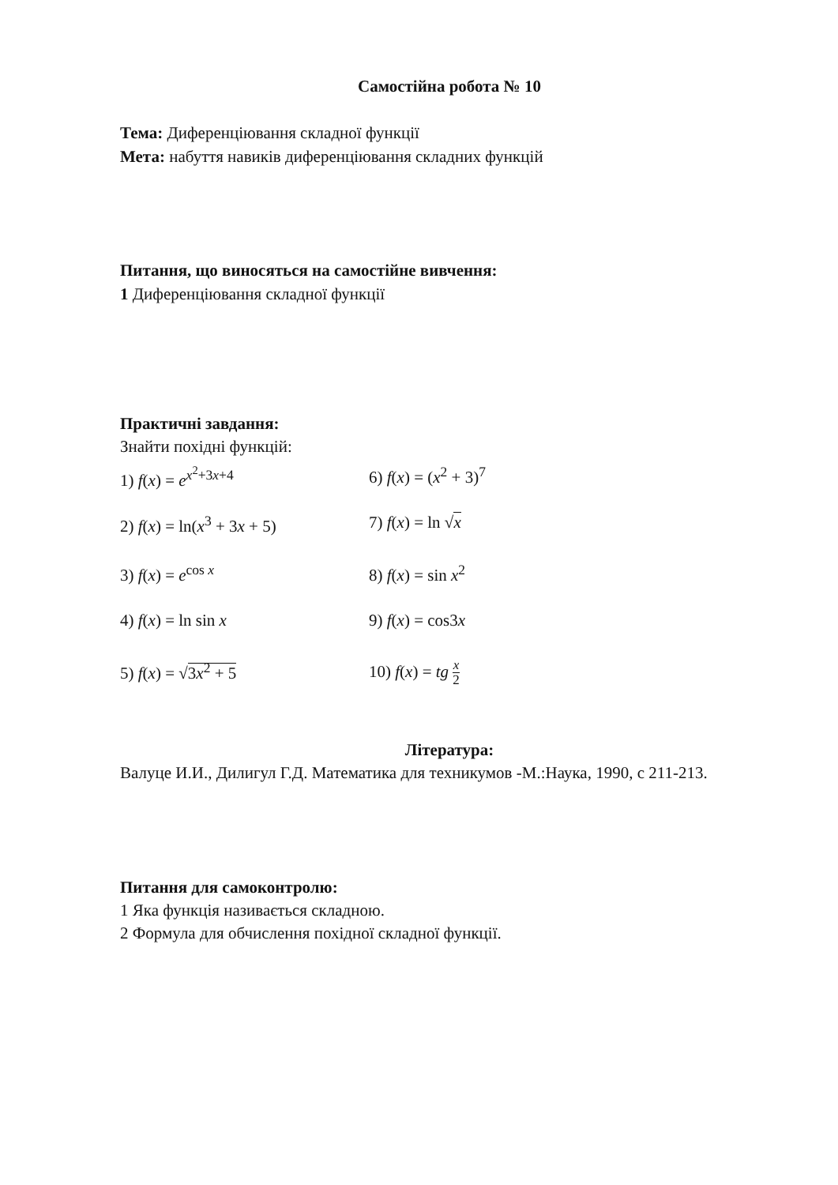Самостійна робота № 10
Тема: Диференціювання складної функції
Мета: набуття навиків диференціювання складних функцій
Питання, що виносяться на самостійне вивчення:
1 Диференціювання складної функції
Практичні завдання:
Знайти похідні функцій:
| 1) f ( x ) = e<sup>x<sup>2</sup>+3x+4</sup> | 6) f ( x ) = ( x<sup>2</sup> + 3)<sup>7</sup> |
| 2) f ( x ) = ln( x<sup>3</sup> + 3 x + 5) | 7) f ( x ) = ln √ x |
| 3) f ( x ) = e<sup>cos x</sup> | 8) f ( x ) = sin x<sup>2</sup> |
| 4) f ( x ) = ln sin x | 9) f ( x ) = cos3 x |
| 5) f ( x ) = √ 3 x<sup>2</sup> + 5 | 10) f ( x ) = tg x 2 |
Література:
Валуце И.И., Дилигул Г.Д. Математика для техникумов -М.:Наука, 1990, с 211-213.
Питання для самоконтролю:
1 Яка функція називається складною.
2 Формула для обчислення похідної складної функції.